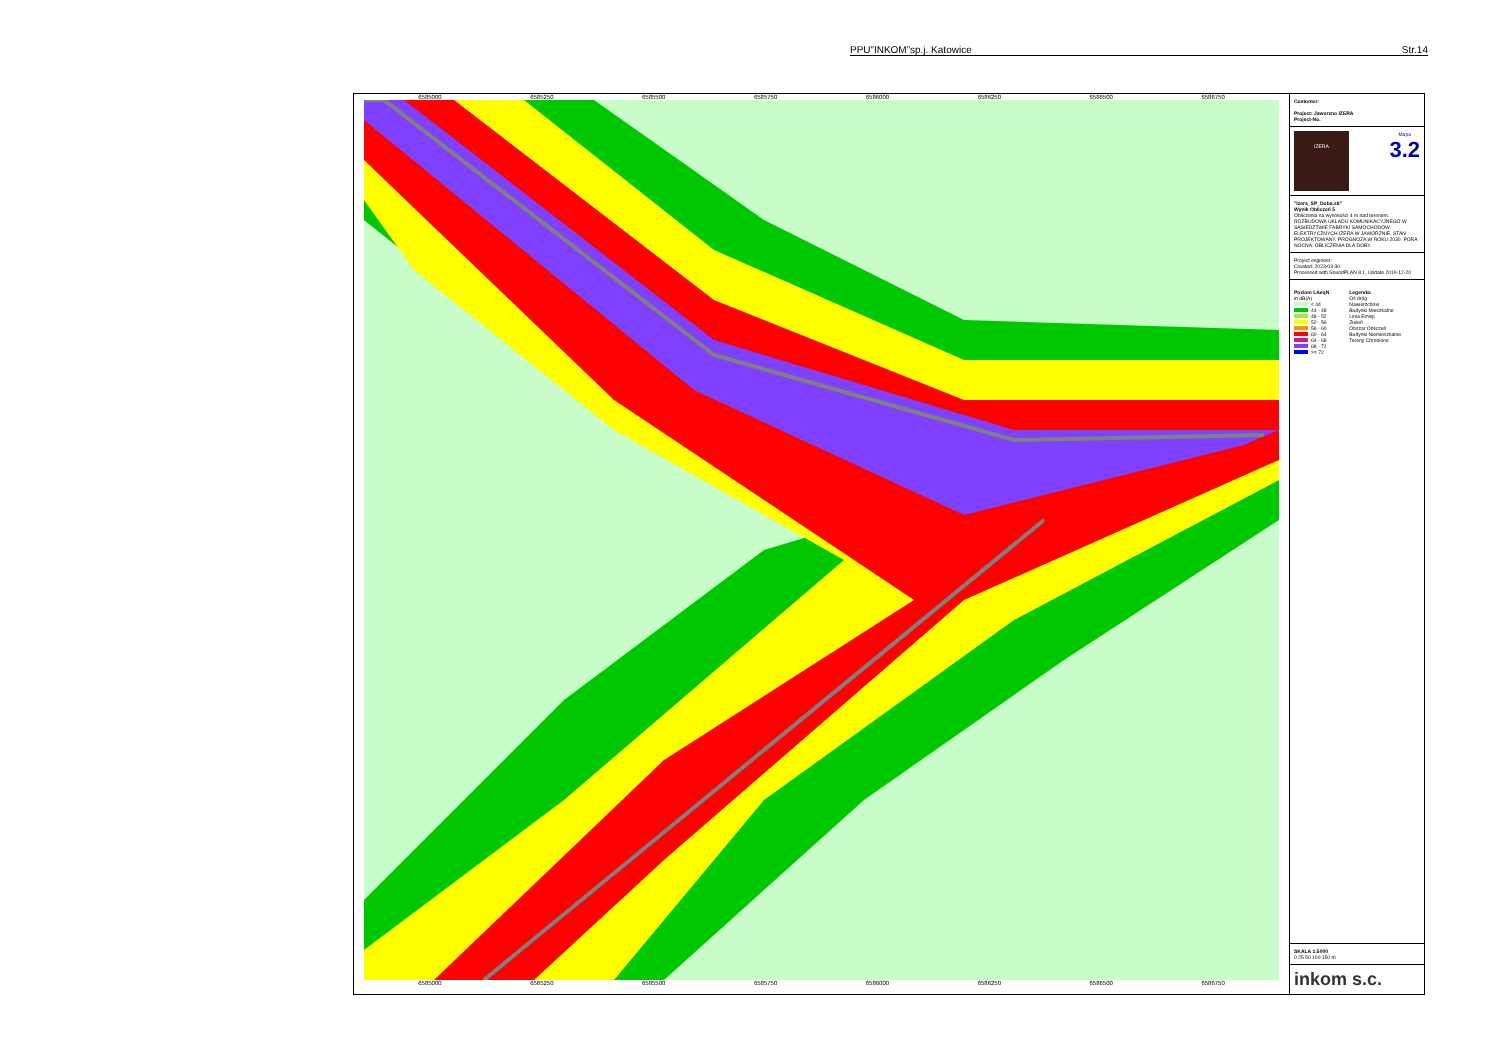PPU”INKOM”sp.j. Katowice Str.14
6585000 6585250 6585500 6585750 6586000 6586250 6586500 6586750
6585000 6585250 6585500 6585750 6586000 6586250 6586500 6586750
Customer:
Project: Jaworzno IZERA
Project-No.
IZERA Mapa
3.2
"Izera_SP_Doba.sit"
Wynik Obliczeń 5
Obliczenia na wysokości 4 m nad terenem.
ROZBUDOWA UKŁADU KOMUNIKACYJNEGO W SĄSIEDZTWIE FABRYKI SAMOCHODÓW ELEKTRYCZNYCH IZERA W JAWORZNIE. STAN PROJEKTOWANY. PROGNOZA W ROKU 2030. PORA NOCNA. OBLICZENIA DLA DOBY.
Project engineer:
Created: 2023-03-30
Processed with SoundPLAN 8.1, Update 2019-12-20
Poziom LAeqN
in dB(A)
< 44
44 - 48
48 - 52
52 - 56
56 - 60
60 - 64
64 - 68
68 - 72
>= 72
Legenda:
Oś dróg
Nawierzchnie
Budynki Mieszkalne
Linia Emisji
Zieleń
Obszar Obliczeń
Budynki Niemieszkalne
Tereny Chronione
SKALA 1:5000
0 25 50 100 150 m
inkom s.c.